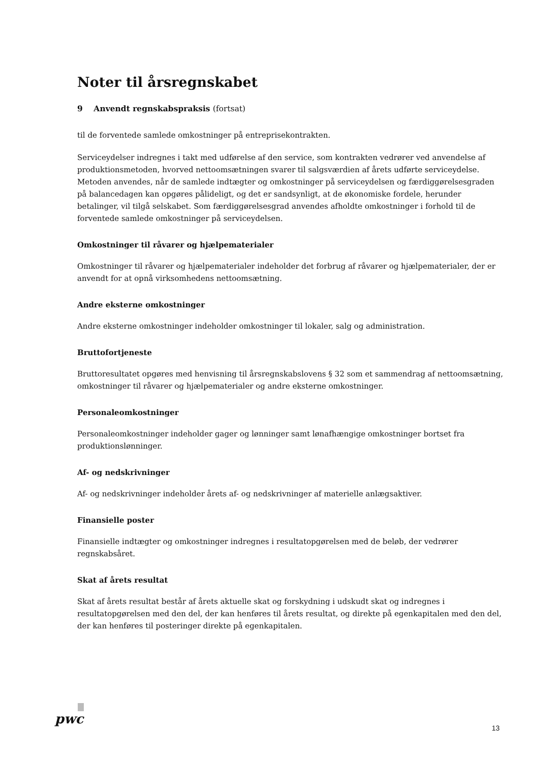Noter til årsregnskabet
9 Anvendt regnskabspraksis (fortsat)
til de forventede samlede omkostninger på entreprisekontrakten.
Serviceydelser indregnes i takt med udførelse af den service, som kontrakten vedrører ved anvendelse af produktionsmetoden, hvorved nettoomsætningen svarer til salgsværdien af årets udførte serviceydelse. Metoden anvendes, når de samlede indtægter og omkostninger på serviceydelsen og færdiggørelsesgraden på balancedagen kan opgøres pålideligt, og det er sandsynligt, at de økonomiske fordele, herunder betalinger, vil tilgå selskabet. Som færdiggørelsesgrad anvendes afholdte omkostninger i forhold til de forventede samlede omkostninger på serviceydelsen.
Omkostninger til råvarer og hjælpematerialer
Omkostninger til råvarer og hjælpematerialer indeholder det forbrug af råvarer og hjælpematerialer, der er anvendt for at opnå virksomhedens nettoomsætning.
Andre eksterne omkostninger
Andre eksterne omkostninger indeholder omkostninger til lokaler, salg og administration.
Bruttofortjeneste
Bruttoresultatet opgøres med henvisning til årsregnskabslovens § 32 som et sammendrag af nettoomsætning, omkostninger til råvarer og hjælpematerialer og andre eksterne omkostninger.
Personaleomkostninger
Personaleomkostninger indeholder gager og lønninger samt lønafhængige omkostninger bortset fra produktionslønninger.
Af- og nedskrivninger
Af- og nedskrivninger indeholder årets af- og nedskrivninger af materielle anlægsaktiver.
Finansielle poster
Finansielle indtægter og omkostninger indregnes i resultatopgørelsen med de beløb, der vedrører regnskabsåret.
Skat af årets resultat
Skat af årets resultat består af årets aktuelle skat og forskydning i udskudt skat og indregnes i resultatopgørelsen med den del, der kan henføres til årets resultat, og direkte på egenkapitalen med den del, der kan henføres til posteringer direkte på egenkapitalen.
pwc
13